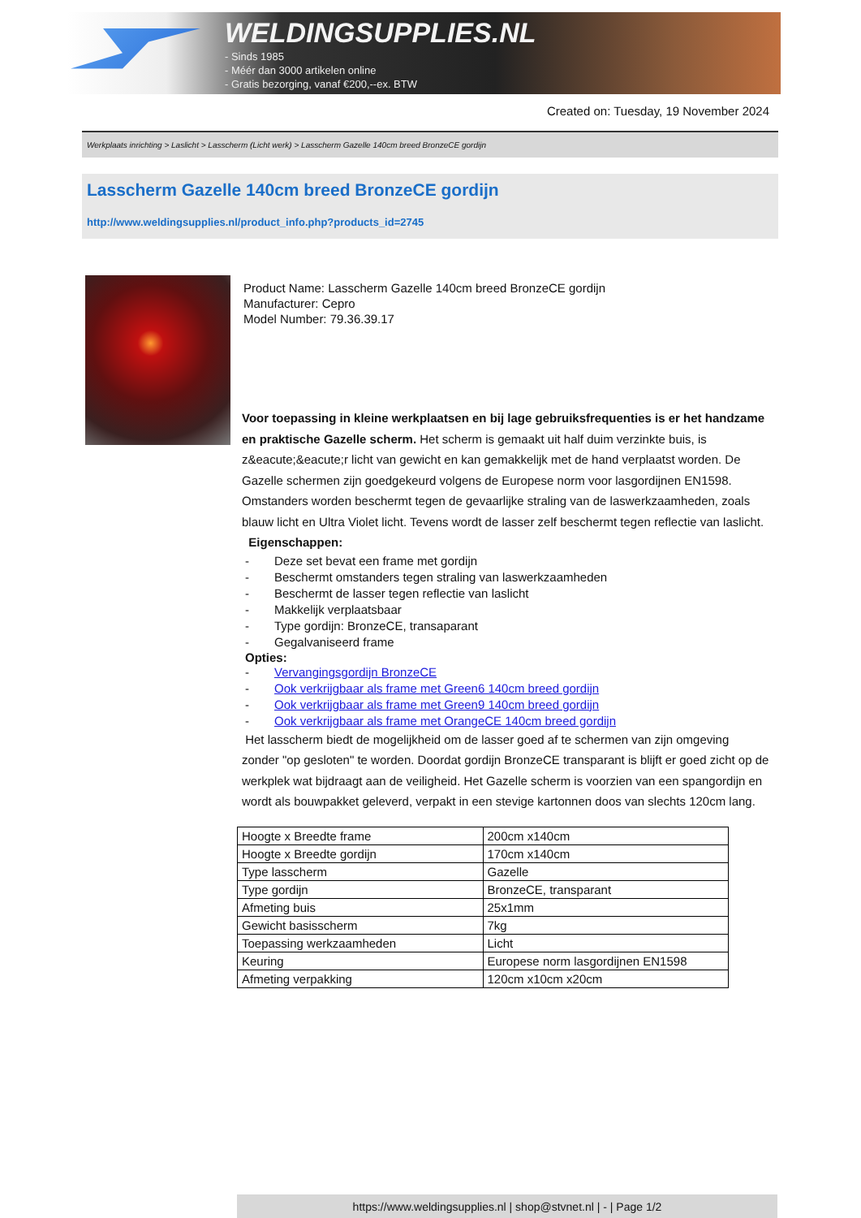WELDINGSUPPLIES.NL
- Sinds 1985
- Méér dan 3000 artikelen online
- Gratis bezorging, vanaf €200,--ex. BTW
Created on: Tuesday, 19 November 2024
Werkplaats inrichting > Laslicht > Lasscherm (Licht werk) > Lasscherm Gazelle 140cm breed BronzeCE gordijn
Lasscherm Gazelle 140cm breed BronzeCE gordijn
http://www.weldingsupplies.nl/product_info.php?products_id=2745
Product Name: Lasscherm Gazelle 140cm breed BronzeCE gordijn
Manufacturer: Cepro
Model Number: 79.36.39.17
Voor toepassing in kleine werkplaatsen en bij lage gebruiksfrequenties is er het handzame en praktische Gazelle scherm. Het scherm is gemaakt uit half duim verzinkte buis, is z&eacute;&eacute;r licht van gewicht en kan gemakkelijk met de hand verplaatst worden. De Gazelle schermen zijn goedgekeurd volgens de Europese norm voor lasgordijnen EN1598. Omstanders worden beschermt tegen de gevaarlijke straling van de laswerkzaamheden, zoals blauw licht en Ultra Violet licht. Tevens wordt de lasser zelf beschermt tegen reflectie van laslicht. Eigenschappen:
- Deze set bevat een frame met gordijn
- Beschermt omstanders tegen straling van laswerkzaamheden
- Beschermt de lasser tegen reflectie van laslicht
- Makkelijk verplaatsbaar
- Type gordijn: BronzeCE, transaparant
- Gegalvaniseerd frame
Opties:
- Vervangingsgordijn BronzeCE
- Ook verkrijgbaar als frame met Green6 140cm breed gordijn
- Ook verkrijgbaar als frame met Green9 140cm breed gordijn
- Ook verkrijgbaar als frame met OrangeCE 140cm breed gordijn
Het lasscherm biedt de mogelijkheid om de lasser goed af te schermen van zijn omgeving zonder "op gesloten" te worden. Doordat gordijn BronzeCE transparant is blijft er goed zicht op de werkplek wat bijdraagt aan de veiligheid. Het Gazelle scherm is voorzien van een spangordijn en wordt als bouwpakket geleverd, verpakt in een stevige kartonnen doos van slechts 120cm lang.
| Hoogte x Breedte frame | 200cm x140cm |
| Hoogte x Breedte gordijn | 170cm x140cm |
| Type lasscherm | Gazelle |
| Type gordijn | BronzeCE, transparant |
| Afmeting buis | 25x1mm |
| Gewicht basisscherm | 7kg |
| Toepassing werkzaamheden | Licht |
| Keuring | Europese norm lasgordijnen EN1598 |
| Afmeting verpakking | 120cm x10cm x20cm |
https://www.weldingsupplies.nl | shop@stvnet.nl | - | Page 1/2